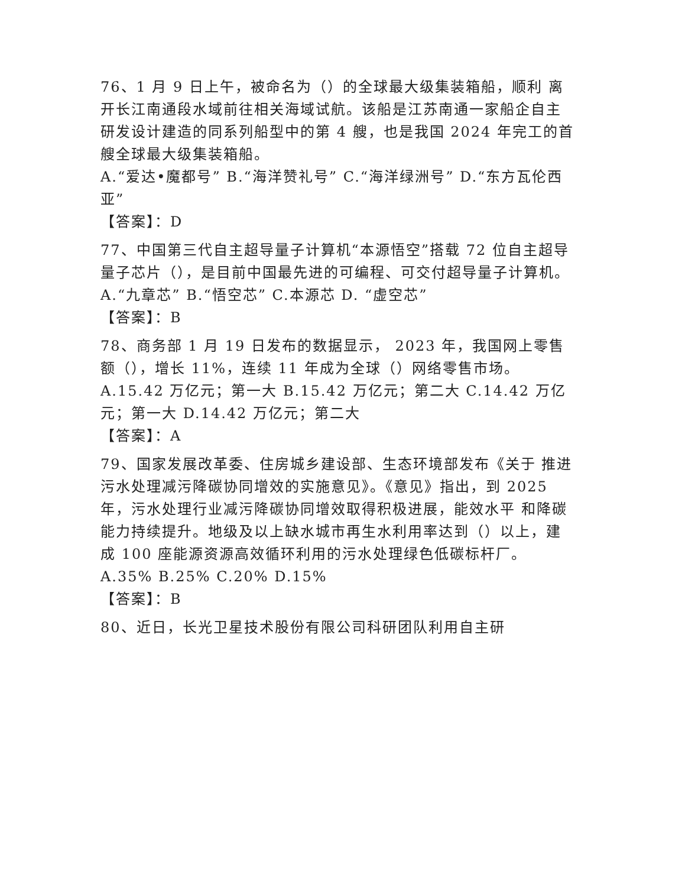76、1 月 9 日上午，被命名为（）的全球最大级集装箱船，顺利 离开长江南通段水域前往相关海域试航。该船是江苏南通一家船企自主研发设计建造的同系列船型中的第 4 艘，也是我国 2024 年完工的首艘全球最大级集装箱船。
A.“爱达•魔都号” B.“海洋赞礼号” C.“海洋绿洲号” D.“东方瓦伦西亚”
【答案】：D
77、中国第三代自主超导量子计算机“本源悟空”搭载 72 位自主超导量子芯片（），是目前中国最先进的可编程、可交付超导量子计算机。
A.“九章芯” B.“悟空芯” C.本源芯 D. “虚空芯”
【答案】：B
78、商务部 1 月 19 日发布的数据显示， 2023 年，我国网上零售额（），增长 11%，连续 11 年成为全球（）网络零售市场。
A.15.42 万亿元；第一大 B.15.42 万亿元；第二大 C.14.42 万亿元；第一大 D.14.42 万亿元；第二大
【答案】：A
79、国家发展改革委、住房城乡建设部、生态环境部发布《关于 推进污水处理减污降碳协同增效的实施意见》。《意见》指出，到 2025 年，污水处理行业减污降碳协同增效取得积极进展，能效水平 和降碳能力持续提升。地级及以上缺水城市再生水利用率达到（）以上，建成 100 座能源资源高效循环利用的污水处理绿色低碳标杆厂。
A.35% B.25% C.20% D.15%
【答案】：B
80、近日，长光卫星技术股份有限公司科研团队利用自主研